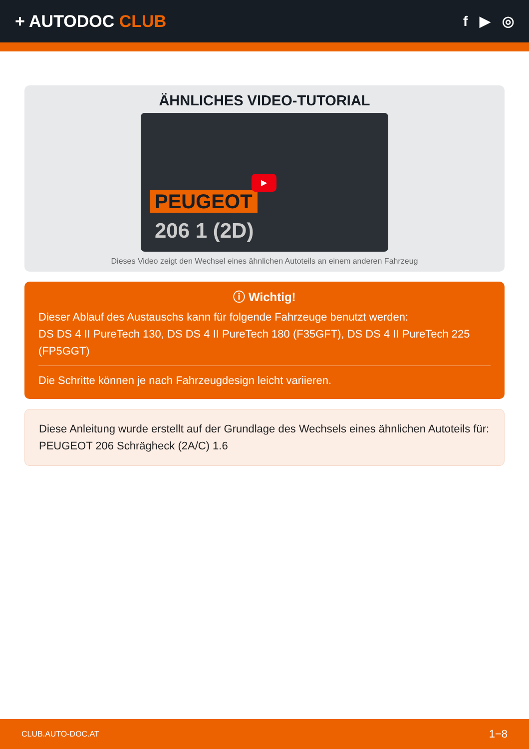+ AUTODOC CLUB
f ▶ ◎
ÄHNLICHES VIDEO-TUTORIAL
PEUGEOT
206 1 (2D)
▶
Dieses Video zeigt den Wechsel eines ähnlichen Autoteils an einem anderen Fahrzeug
ⓘ Wichtig!
Dieser Ablauf des Austauschs kann für folgende Fahrzeuge benutzt werden:
DS DS 4 II PureTech 130, DS DS 4 II PureTech 180 (F35GFT), DS DS 4 II PureTech 225 (FP5GGT)
Die Schritte können je nach Fahrzeugdesign leicht variieren.
Diese Anleitung wurde erstellt auf der Grundlage des Wechsels eines ähnlichen Autoteils für: PEUGEOT 206 Schrägheck (2A/C) 1.6
CLUB.AUTO-DOC.AT 1−8